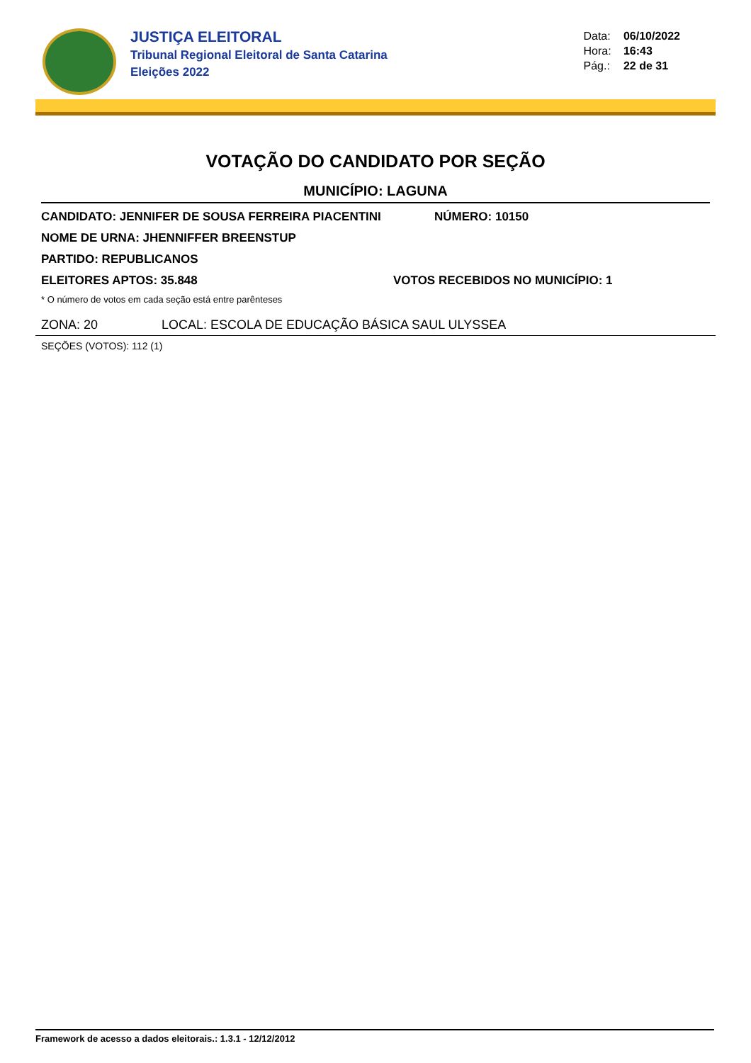JUSTIÇA ELEITORAL
Tribunal Regional Eleitoral de Santa Catarina
Eleições 2022
Data: 06/10/2022
Hora: 16:43
Pág.: 22 de 31
VOTAÇÃO DO CANDIDATO POR SEÇÃO
MUNICÍPIO: LAGUNA
CANDIDATO: JENNIFER DE SOUSA FERREIRA PIACENTINI NÚMERO: 10150
NOME DE URNA: JHENNIFFER BREENSTUP
PARTIDO: REPUBLICANOS
ELEITORES APTOS: 35.848 VOTOS RECEBIDOS NO MUNICÍPIO: 1
* O número de votos em cada seção está entre parênteses
ZONA: 20 LOCAL: ESCOLA DE EDUCAÇÃO BÁSICA SAUL ULYSSEA
SEÇÕES (VOTOS): 112 (1)
Framework de acesso a dados eleitorais.: 1.3.1 - 12/12/2012